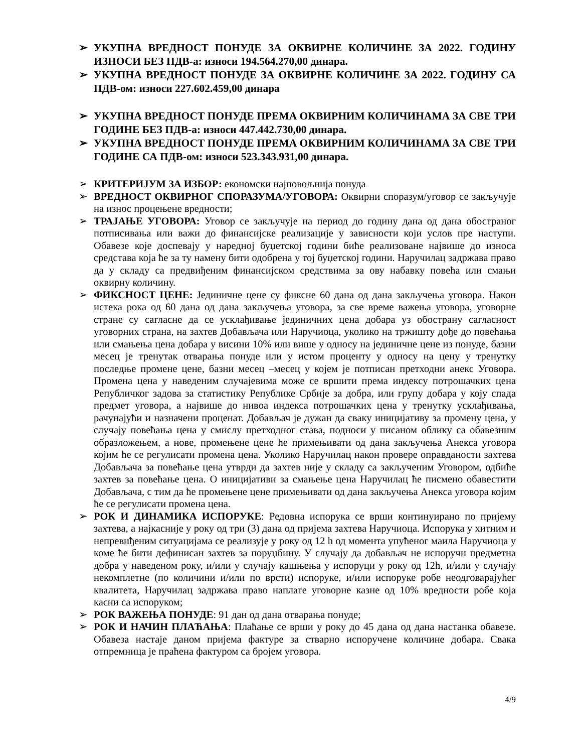➢ УКУПНА ВРЕДНОСТ ПОНУДЕ ЗА ОКВИРНЕ КОЛИЧИНЕ ЗА 2022. ГОДИНУ ИЗНОСИ БЕЗ ПДВ-а: износи 194.564.270,00 динара.
➢ УКУПНА ВРЕДНОСТ ПОНУДЕ ЗА ОКВИРНЕ КОЛИЧИНЕ ЗА 2022. ГОДИНУ СА ПДВ-ом: износи 227.602.459,00 динара
➢ УКУПНА ВРЕДНОСТ ПОНУДЕ ПРЕМА ОКВИРНИМ КОЛИЧИНАМА ЗА СВЕ ТРИ ГОДИНЕ БЕЗ ПДВ-а: износи 447.442.730,00 динара.
➢ УКУПНА ВРЕДНОСТ ПОНУДЕ ПРЕМА ОКВИРНИМ КОЛИЧИНАМА ЗА СВЕ ТРИ ГОДИНЕ СА ПДВ-ом: износи 523.343.931,00 динара.
➢ КРИТЕРИЈУМ ЗА ИЗБОР: економски најповољнија понуда
➢ ВРЕДНОСТ ОКВИРНОГ СПОРАЗУМА/УГОВОРА: Оквирни споразум/уговор се закључује на износ процењене вредности;
➢ ТРАЈАЊЕ УГОВОРА: Уговор се закључује на период до годину дана од дана обостраног потписивања или важи до финансијске реализације у зависности који услов пре наступи. Обавезе које доспевају у наредној буџетској години биће реализоване највише до износа средстава која ће за ту намену бити одобрена у тој буџетској години. Наручилац задржава право да у складу са предвиђеним финансијском средствима за ову набавку повећа или смањи оквирну количину.
➢ ФИКСНОСТ ЦЕНЕ: Јединичне цене су фиксне 60 дана од дана закључења уговора. Након истека рока од 60 дана од дана закључења уговора, за све време важења уговора, уговорне стране су сагласне да се усклађивање јединичних цена добара уз обострану сагласност уговорних страна, на захтев Добављача или Наручиоца, уколико на тржишту дође до повећања или смањења цена добара у висини 10% или више у односу на јединичне цене из понуде, базни месец је тренутак отварања понуде или у истом проценту у односу на цену у тренутку последње промене цене, базни месец –месец у којем је потписан претходни анекс Уговора. Промена цена у наведеним случајевима може се вршити према индексу потрошачких цена Републичког задова за статистику Републике Србије за добра, или групу добара у коју спада предмет уговора, а највише до нивоа индекса потрошачких цена у тренутку усклађивања, рачунајући и назначени проценат. Добављач је дужан да сваку иницијативу за промену цена, у случају повећања цена у смислу претходног става, подноси у писаном облику са обавезним образложењем, а нове, промењене цене ће примењивати од дана закључења Анекса уговора којим ће се регулисати промена цена. Уколико Наручилац након провере оправданости захтева Добављача за повећање цена утврди да захтев није у складу са закљученим Уговором, одбиће захтев за повећање цена. О иницијативи за смањење цена Наручилац ће писмено обавестити Добављача, с тим да ће промењене цене примењивати од дана закључења Анекса уговора којим ће се регулисати промена цена.
➢ РОК И ДИНАМИКА ИСПОРУКЕ: Редовна испорука се врши континуирано по пријему захтева, а најкасније у року од три (3) дана од пријема захтева Наручиоца. Испорука у хитним и непревиђеним ситуацијама се реализује у року од 12 h од момента упућеног маила Наручиоца у коме ће бити дефинисан захтев за поруџбину. У случају да добављач не испоручи предметна добра у наведеном року, и/или у случају кашњења у испоруци у року од 12h, и/или у случају некомплетне (по количини и/или по врсти) испоруке, и/или испоруке робе неодговарајућег квалитета, Наручилац задржава право наплате уговорне казне од 10% вредности робе која касни са испоруком;
➢ РОК ВАЖЕЊА ПОНУДЕ: 91 дан од дана отварања понуде;
➢ РОК И НАЧИН ПЛАЋАЊА: Плаћање се врши у року до 45 дана од дана настанка обавезе. Обавеза настаје даном пријема фактуре за стварно испоручене количине добара. Свака отпремница је праћена фактуром са бројем уговора.
4/9